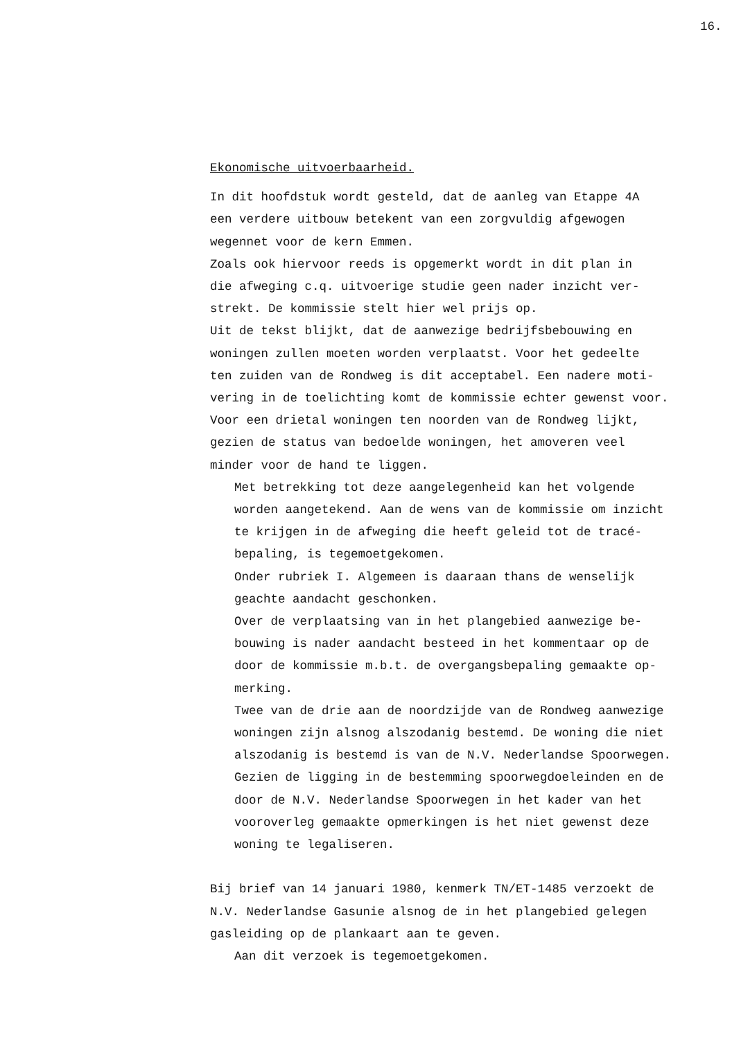16.
Ekonomische uitvoerbaarheid.
In dit hoofdstuk wordt gesteld, dat de aanleg van Etappe 4A
een verdere uitbouw betekent van een zorgvuldig afgewogen
wegennet voor de kern Emmen.
Zoals ook hiervoor reeds is opgemerkt wordt in dit plan in
die afweging c.q. uitvoerige studie geen nader inzicht ver-
strekt. De kommissie stelt hier wel prijs op.
Uit de tekst blijkt, dat de aanwezige bedrijfsbebouwing en
woningen zullen moeten worden verplaatst. Voor het gedeelte
ten zuiden van de Rondweg is dit acceptabel. Een nadere moti-
vering in de toelichting komt de kommissie echter gewenst voor.
Voor een drietal woningen ten noorden van de Rondweg lijkt,
gezien de status van bedoelde woningen, het amoveren veel
minder voor de hand te liggen.
Met betrekking tot deze aangelegenheid kan het volgende
worden aangetekend. Aan de wens van de kommissie om inzicht
te krijgen in de afweging die heeft geleid tot de tracé-
bepaling, is tegemoetgekomen.
Onder rubriek I. Algemeen is daaraan thans de wenselijk
geachte aandacht geschonken.
Over de verplaatsing van in het plangebied aanwezige be-
bouwing is nader aandacht besteed in het kommentaar op de
door de kommissie m.b.t. de overgangsbepaling gemaakte op-
merking.
Twee van de drie aan de noordzijde van de Rondweg aanwezige
woningen zijn alsnog alszodanig bestemd. De woning die niet
alszodanig is bestemd is van de N.V. Nederlandse Spoorwegen.
Gezien de ligging in de bestemming spoorwegdoeleinden en de
door de N.V. Nederlandse Spoorwegen in het kader van het
vooroverleg gemaakte opmerkingen is het niet gewenst deze
woning te legaliseren.
Bij brief van 14 januari 1980, kenmerk TN/ET-1485 verzoekt de
N.V. Nederlandse Gasunie alsnog de in het plangebied gelegen
gasleiding op de plankaart aan te geven.
Aan dit verzoek is tegemoetgekomen.